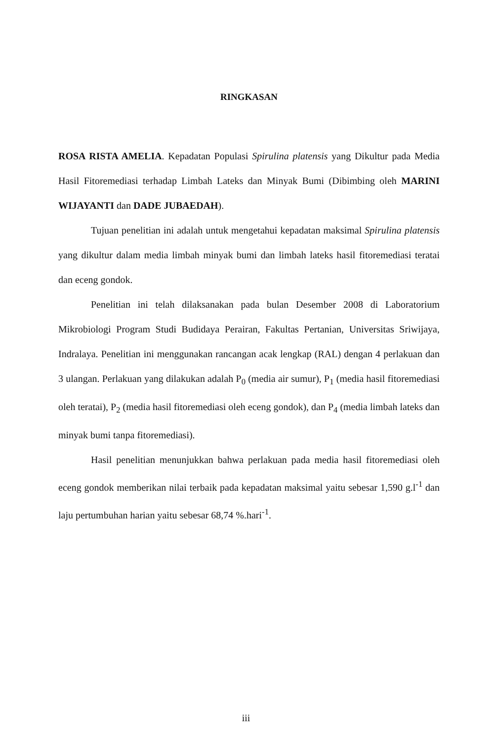RINGKASAN
ROSA RISTA AMELIA. Kepadatan Populasi Spirulina platensis yang Dikultur pada Media Hasil Fitoremediasi terhadap Limbah Lateks dan Minyak Bumi (Dibimbing oleh MARINI WIJAYANTI dan DADE JUBAEDAH).
Tujuan penelitian ini adalah untuk mengetahui kepadatan maksimal Spirulina platensis yang dikultur dalam media limbah minyak bumi dan limbah lateks hasil fitoremediasi teratai dan eceng gondok.
Penelitian ini telah dilaksanakan pada bulan Desember 2008 di Laboratorium Mikrobiologi Program Studi Budidaya Perairan, Fakultas Pertanian, Universitas Sriwijaya, Indralaya. Penelitian ini menggunakan rancangan acak lengkap (RAL) dengan 4 perlakuan dan 3 ulangan. Perlakuan yang dilakukan adalah P<sub>0</sub> (media air sumur), P<sub>1</sub> (media hasil fitoremediasi oleh teratai), P<sub>2</sub> (media hasil fitoremediasi oleh eceng gondok), dan P<sub>4</sub> (media limbah lateks dan minyak bumi tanpa fitoremediasi).
Hasil penelitian menunjukkan bahwa perlakuan pada media hasil fitoremediasi oleh eceng gondok memberikan nilai terbaik pada kepadatan maksimal yaitu sebesar 1,590 g.l<sup>-1</sup> dan laju pertumbuhan harian yaitu sebesar 68,74 %.hari<sup>-1</sup>.
iii